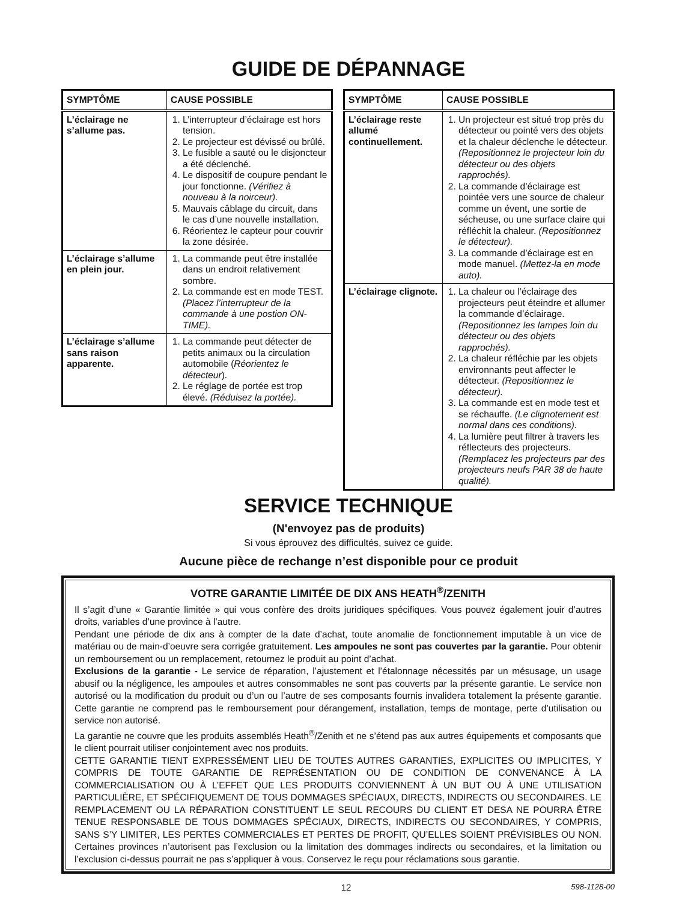GUIDE DE DÉPANNAGE
| SYMPTÔME | CAUSE POSSIBLE |
| --- | --- |
| L’éclairage ne s’allume pas. | 1. L’interrupteur d’éclairage est hors tension. 2. Le projecteur est dévissé ou brûlé. 3. Le fusible a sauté ou le disjoncteur a été déclenché. 4. Le dispositif de coupure pendant le jour fonctionne. (Vérifiez à nouveau à la noirceur). 5. Mauvais câblage du circuit, dans le cas d’une nouvelle installation. 6. Réorientez le capteur pour couvrir la zone désirée. |
| L’éclairage s’allume en plein jour. | 1. La commande peut être installée dans un endroit relativement sombre. 2. La commande est en mode TEST. (Placez l’interrupteur de la commande à une postion ON-TIME). |
| L’éclairage s’allume sans raison apparente. | 1. La commande peut détecter de petits animaux ou la circulation automobile ( Réorientez le détecteur ). 2. Le réglage de portée est trop élevé. (Réduisez la portée). |
| SYMPTÔME | CAUSE POSSIBLE |
| --- | --- |
| L’éclairage reste allumé continuellement. | 1. Un projecteur est situé trop près du détecteur ou pointé vers des objets et la chaleur déclenche le détecteur. (Repositionnez le projecteur loin du détecteur ou des objets rapprochés). 2. La commande d’éclairage est pointée vers une source de chaleur comme un évent, une sortie de sécheuse, ou une surface claire qui réfléchit la chaleur. (Repositionnez le détecteur). 3. La commande d’éclairage est en mode manuel. (Mettez-la en mode auto). |
| L’éclairage clignote. | 1. La chaleur ou l’éclairage des projecteurs peut éteindre et allumer la commande d’éclairage. (Repositionnez les lampes loin du détecteur ou des objets rapprochés). 2. La chaleur réfléchie par les objets environnants peut affecter le détecteur. (Repositionnez le détecteur). 3. La commande est en mode test et se réchauffe. (Le clignotement est normal dans ces conditions). 4. La lumière peut filtrer à travers les réflecteurs des projecteurs. (Remplacez les projecteurs par des projecteurs neufs PAR 38 de haute qualité). |
SERVICE TECHNIQUE
(N'envoyez pas de produits)
Si vous éprouvez des difficultés, suivez ce guide.
Aucune pièce de rechange n’est disponible pour ce produit
VOTRE GARANTIE LIMITÉE DE DIX ANS HEATH<sup>®</sup>/ZENITH
Il s’agit d’une « Garantie limitée » qui vous confère des droits juridiques spécifiques. Vous pouvez également jouir d’autres droits, variables d’une province à l’autre.
Pendant une période de dix ans à compter de la date d’achat, toute anomalie de fonctionnement imputable à un vice de matériau ou de main-d’oeuvre sera corrigée gratuitement. Les ampoules ne sont pas couvertes par la garantie. Pour obtenir un remboursement ou un remplacement, retournez le produit au point d’achat.
Exclusions de la garantie - Le service de réparation, l’ajustement et l’étalonnage nécessités par un mésusage, un usage abusif ou la négligence, les ampoules et autres consommables ne sont pas couverts par la présente garantie. Le service non autorisé ou la modification du produit ou d’un ou l’autre de ses composants fournis invalidera totalement la présente garantie. Cette garantie ne comprend pas le remboursement pour dérangement, installation, temps de montage, perte d’utilisation ou service non autorisé.
La garantie ne couvre que les produits assemblés Heath<sup>®</sup>/Zenith et ne s’étend pas aux autres équipements et composants que le client pourrait utiliser conjointement avec nos produits.
CETTE GARANTIE TIENT EXPRESSÉMENT LIEU DE TOUTES AUTRES GARANTIES, EXPLICITES OU IMPLICITES, Y COMPRIS DE TOUTE GARANTIE DE REPRÉSENTATION OU DE CONDITION DE CONVENANCE À LA COMMERCIALISATION OU À L’EFFET QUE LES PRODUITS CONVIENNENT À UN BUT OU À UNE UTILISATION PARTICULIÈRE, ET SPÉCIFIQUEMENT DE TOUS DOMMAGES SPÉCIAUX, DIRECTS, INDIRECTS OU SECONDAIRES. LE REMPLACEMENT OU LA RÉPARATION CONSTITUENT LE SEUL RECOURS DU CLIENT ET DESA NE POURRA ÊTRE TENUE RESPONSABLE DE TOUS DOMMAGES SPÉCIAUX, DIRECTS, INDIRECTS OU SECONDAIRES, Y COMPRIS, SANS S’Y LIMITER, LES PERTES COMMERCIALES ET PERTES DE PROFIT, QU’ELLES SOIENT PRÉVISIBLES OU NON. Certaines provinces n’autorisent pas l’exclusion ou la limitation des dommages indirects ou secondaires, et la limitation ou l’exclusion ci-dessus pourrait ne pas s’appliquer à vous. Conservez le reçu pour réclamations sous garantie.
12 598-1128-00